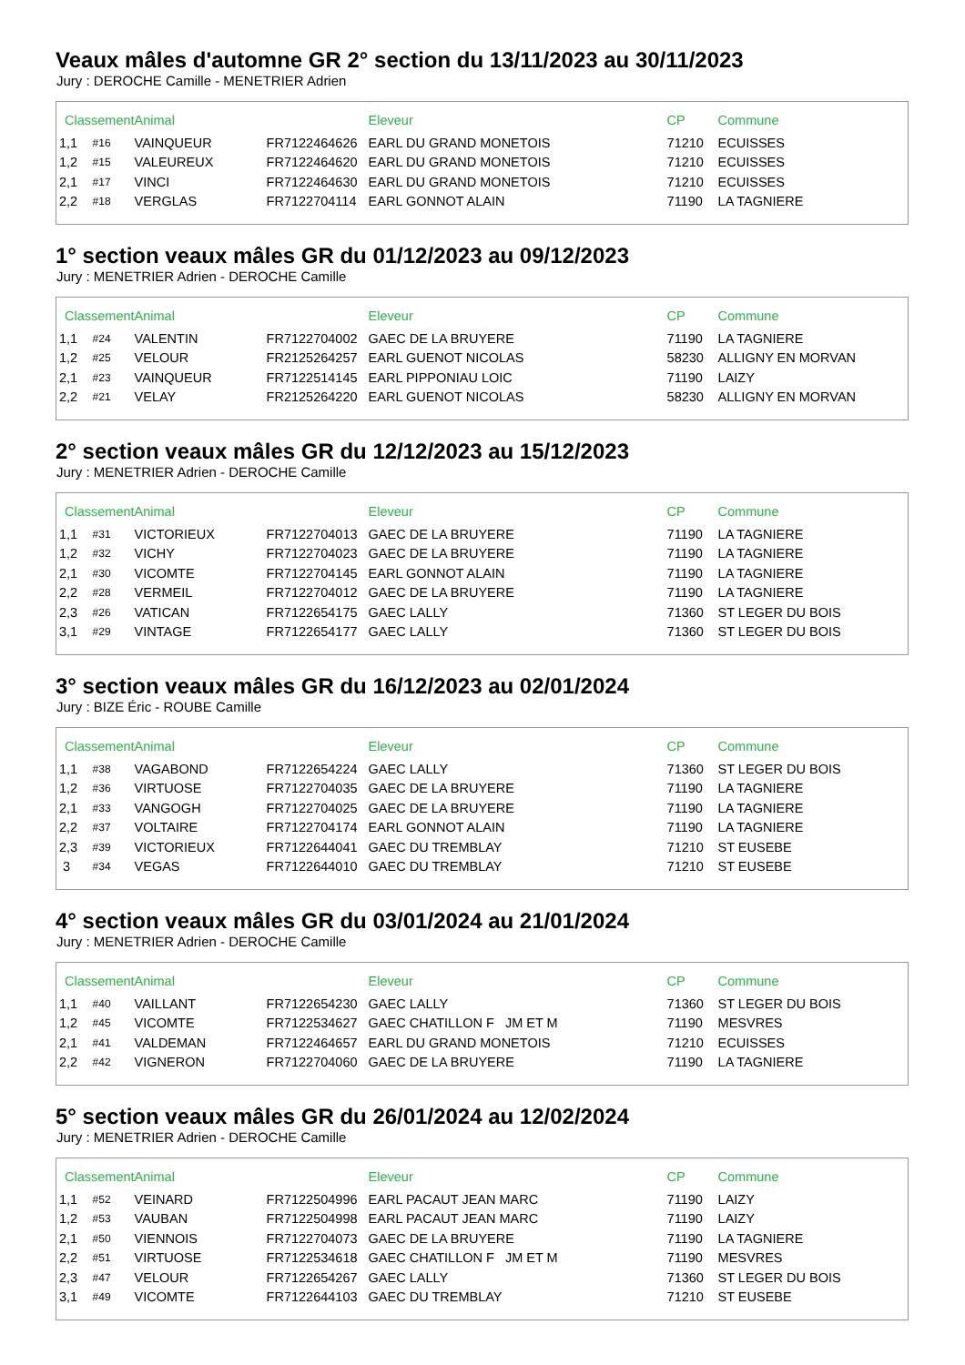Veaux mâles d'automne GR 2° section du 13/11/2023 au 30/11/2023
Jury : DEROCHE Camille - MENETRIER Adrien
| Classement | | Animal | | Eleveur | CP | Commune |
| --- | --- | --- | --- | --- | --- | --- |
| 1,1 | #16 | VAINQUEUR | FR7122464626 | EARL DU GRAND MONETOIS | 71210 | ECUISSES |
| 1,2 | #15 | VALEUREUX | FR7122464620 | EARL DU GRAND MONETOIS | 71210 | ECUISSES |
| 2,1 | #17 | VINCI | FR7122464630 | EARL DU GRAND MONETOIS | 71210 | ECUISSES |
| 2,2 | #18 | VERGLAS | FR7122704114 | EARL GONNOT ALAIN | 71190 | LA TAGNIERE |
1° section veaux mâles GR du 01/12/2023 au 09/12/2023
Jury : MENETRIER Adrien - DEROCHE Camille
| Classement | | Animal | | Eleveur | CP | Commune |
| --- | --- | --- | --- | --- | --- | --- |
| 1,1 | #24 | VALENTIN | FR7122704002 | GAEC DE LA BRUYERE | 71190 | LA TAGNIERE |
| 1,2 | #25 | VELOUR | FR2125264257 | EARL GUENOT NICOLAS | 58230 | ALLIGNY EN MORVAN |
| 2,1 | #23 | VAINQUEUR | FR7122514145 | EARL PIPPONIAU LOIC | 71190 | LAIZY |
| 2,2 | #21 | VELAY | FR2125264220 | EARL GUENOT NICOLAS | 58230 | ALLIGNY EN MORVAN |
2° section veaux mâles GR du 12/12/2023 au 15/12/2023
Jury : MENETRIER Adrien - DEROCHE Camille
| Classement | | Animal | | Eleveur | CP | Commune |
| --- | --- | --- | --- | --- | --- | --- |
| 1,1 | #31 | VICTORIEUX | FR7122704013 | GAEC DE LA BRUYERE | 71190 | LA TAGNIERE |
| 1,2 | #32 | VICHY | FR7122704023 | GAEC DE LA BRUYERE | 71190 | LA TAGNIERE |
| 2,1 | #30 | VICOMTE | FR7122704145 | EARL GONNOT ALAIN | 71190 | LA TAGNIERE |
| 2,2 | #28 | VERMEIL | FR7122704012 | GAEC DE LA BRUYERE | 71190 | LA TAGNIERE |
| 2,3 | #26 | VATICAN | FR7122654175 | GAEC LALLY | 71360 | ST LEGER DU BOIS |
| 3,1 | #29 | VINTAGE | FR7122654177 | GAEC LALLY | 71360 | ST LEGER DU BOIS |
3° section veaux mâles GR du 16/12/2023 au 02/01/2024
Jury : BIZE Éric - ROUBE Camille
| Classement | | Animal | | Eleveur | CP | Commune |
| --- | --- | --- | --- | --- | --- | --- |
| 1,1 | #38 | VAGABOND | FR7122654224 | GAEC LALLY | 71360 | ST LEGER DU BOIS |
| 1,2 | #36 | VIRTUOSE | FR7122704035 | GAEC DE LA BRUYERE | 71190 | LA TAGNIERE |
| 2,1 | #33 | VANGOGH | FR7122704025 | GAEC DE LA BRUYERE | 71190 | LA TAGNIERE |
| 2,2 | #37 | VOLTAIRE | FR7122704174 | EARL GONNOT ALAIN | 71190 | LA TAGNIERE |
| 2,3 | #39 | VICTORIEUX | FR7122644041 | GAEC DU TREMBLAY | 71210 | ST EUSEBE |
| 3 | #34 | VEGAS | FR7122644010 | GAEC DU TREMBLAY | 71210 | ST EUSEBE |
4° section veaux mâles GR du 03/01/2024 au 21/01/2024
Jury : MENETRIER Adrien - DEROCHE Camille
| Classement | | Animal | | Eleveur | CP | Commune |
| --- | --- | --- | --- | --- | --- | --- |
| 1,1 | #40 | VAILLANT | FR7122654230 | GAEC LALLY | 71360 | ST LEGER DU BOIS |
| 1,2 | #45 | VICOMTE | FR7122534627 | GAEC CHATILLON F JM ET M | 71190 | MESVRES |
| 2,1 | #41 | VALDEMAN | FR7122464657 | EARL DU GRAND MONETOIS | 71210 | ECUISSES |
| 2,2 | #42 | VIGNERON | FR7122704060 | GAEC DE LA BRUYERE | 71190 | LA TAGNIERE |
5° section veaux mâles GR du 26/01/2024 au 12/02/2024
Jury : MENETRIER Adrien - DEROCHE Camille
| Classement | | Animal | | Eleveur | CP | Commune |
| --- | --- | --- | --- | --- | --- | --- |
| 1,1 | #52 | VEINARD | FR7122504996 | EARL PACAUT JEAN MARC | 71190 | LAIZY |
| 1,2 | #53 | VAUBAN | FR7122504998 | EARL PACAUT JEAN MARC | 71190 | LAIZY |
| 2,1 | #50 | VIENNOIS | FR7122704073 | GAEC DE LA BRUYERE | 71190 | LA TAGNIERE |
| 2,2 | #51 | VIRTUOSE | FR7122534618 | GAEC CHATILLON F JM ET M | 71190 | MESVRES |
| 2,3 | #47 | VELOUR | FR7122654267 | GAEC LALLY | 71360 | ST LEGER DU BOIS |
| 3,1 | #49 | VICOMTE | FR7122644103 | GAEC DU TREMBLAY | 71210 | ST EUSEBE |